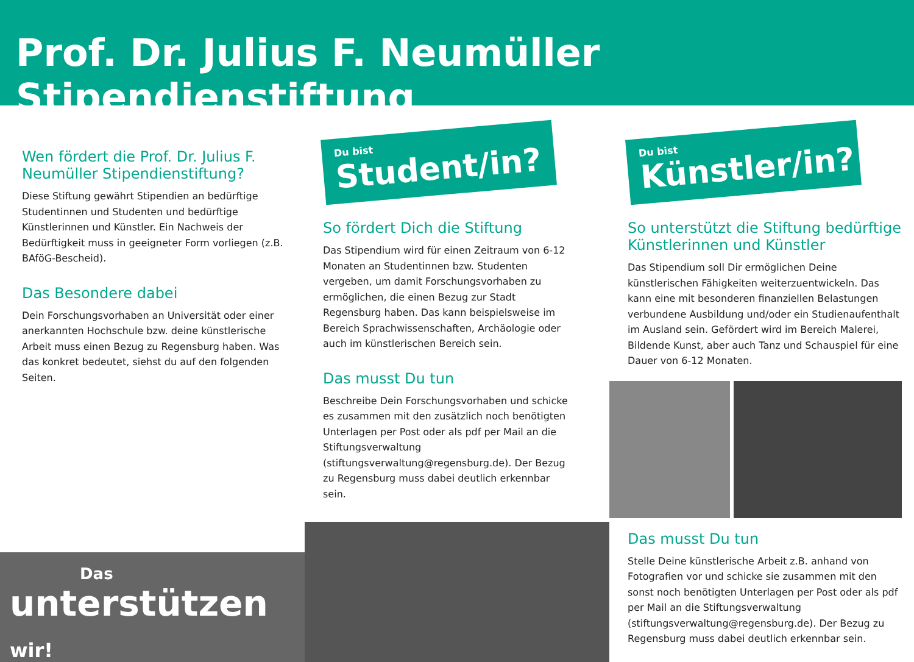Prof. Dr. Julius F. Neumüller Stipendienstiftung
Wen fördert die Prof. Dr. Julius F. Neumüller Stipendienstiftung?
Diese Stiftung gewährt Stipendien an bedürftige Studentinnen und Studenten und bedürftige Künstlerinnen und Künstler. Ein Nachweis der Bedürftigkeit muss in geeigneter Form vorliegen (z.B. BAföG-Bescheid).
Das Besondere dabei
Dein Forschungsvorhaben an Universität oder einer anerkannten Hochschule bzw. deine künstlerische Arbeit muss einen Bezug zu Regensburg haben. Was das konkret bedeutet, siehst du auf den folgenden Seiten.
Das
unterstützen wir!
Du bist
Student/in?
So fördert Dich die Stiftung
Das Stipendium wird für einen Zeitraum von 6-12 Monaten an Studentinnen bzw. Studenten vergeben, um damit Forschungsvorhaben zu ermöglichen, die einen Bezug zur Stadt Regensburg haben. Das kann beispielsweise im Bereich Sprachwissenschaften, Archäologie oder auch im künstlerischen Bereich sein.
Das musst Du tun
Beschreibe Dein Forschungsvorhaben und schicke es zusammen mit den zusätzlich noch benötigten Unterlagen per Post oder als pdf per Mail an die Stiftungsverwaltung (stiftungsverwaltung@regensburg.de). Der Bezug zu Regensburg muss dabei deutlich erkennbar sein.
Du bist
Künstler/in?
So unterstützt die Stiftung bedürftige Künstlerinnen und Künstler
Das Stipendium soll Dir ermöglichen Deine künstlerischen Fähigkeiten weiterzuentwickeln. Das kann eine mit besonderen finanziellen Belastungen verbundene Ausbildung und/oder ein Studienaufenthalt im Ausland sein. Gefördert wird im Bereich Malerei, Bildende Kunst, aber auch Tanz und Schauspiel für eine Dauer von 6-12 Monaten.
Das musst Du tun
Stelle Deine künstlerische Arbeit z.B. anhand von Fotografien vor und schicke sie zusammen mit den sonst noch benötigten Unterlagen per Post oder als pdf per Mail an die Stiftungsverwaltung (stiftungsverwaltung@regensburg.de). Der Bezug zu Regensburg muss dabei deutlich erkennbar sein.